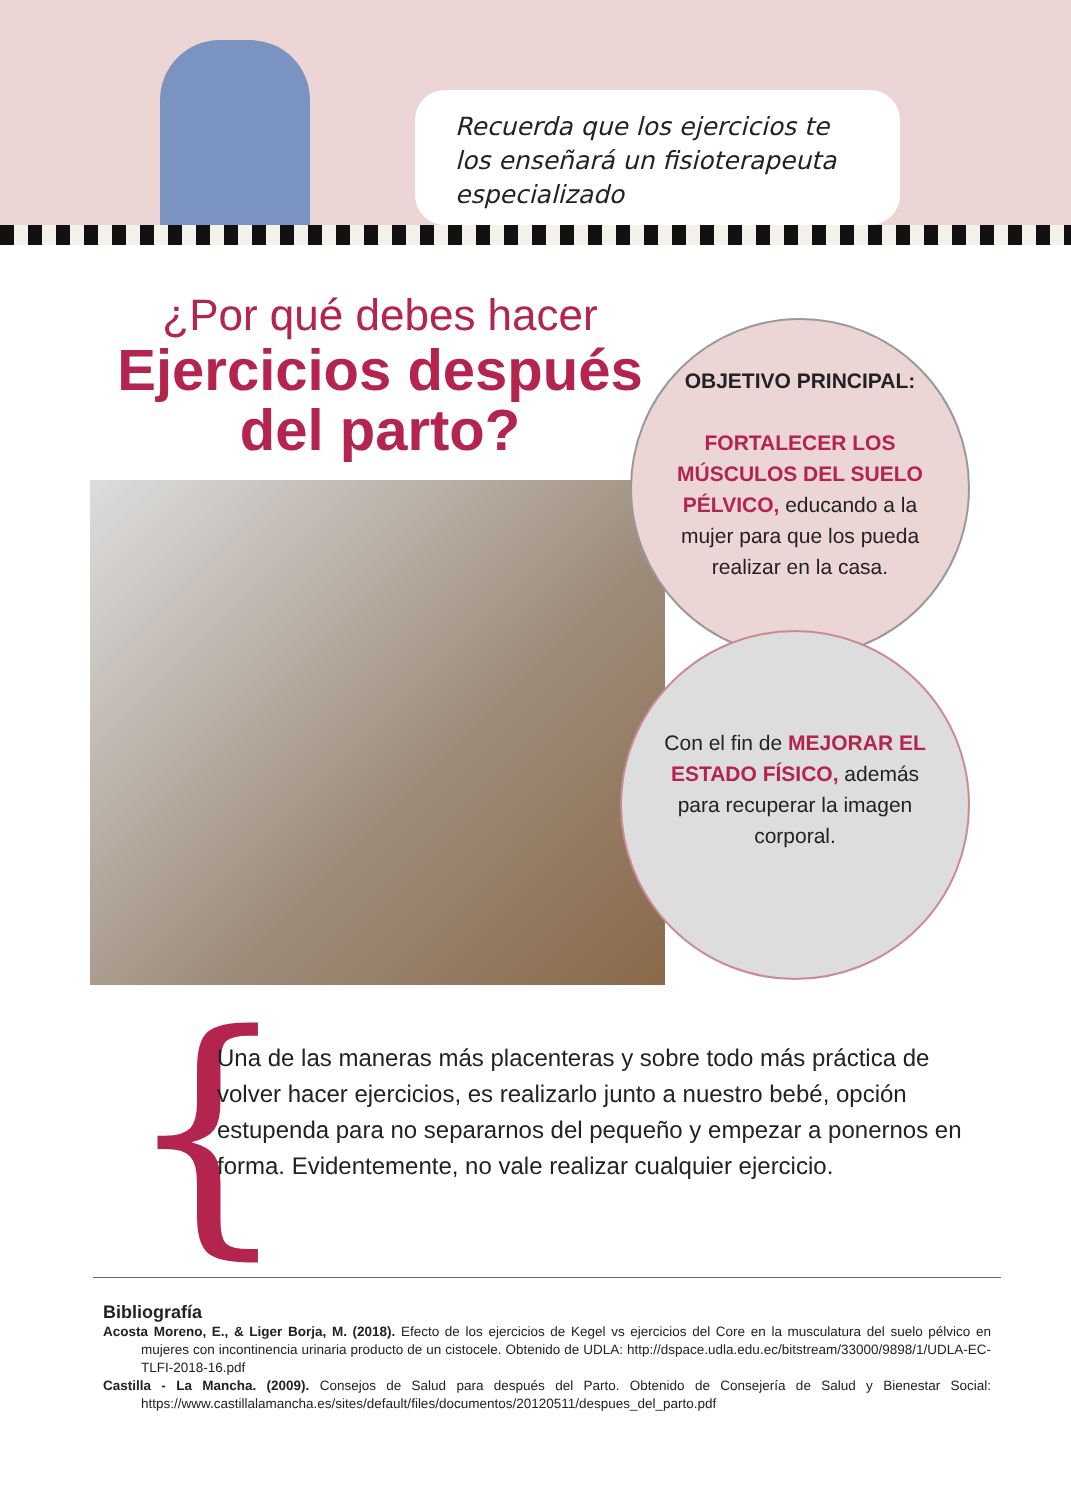Recuerda que los ejercicios te los enseñará un fisioterapeuta especializado
¿Por qué debes hacer
Ejercicios después del parto?
OBJETIVO PRINCIPAL:
FORTALECER LOS MÚSCULOS DEL SUELO PÉLVICO, educando a la mujer para que los pueda realizar en la casa.
Con el fin de MEJORAR EL ESTADO FÍSICO, además para recuperar la imagen corporal.
{
Una de las maneras más placenteras y sobre todo más práctica de volver hacer ejercicios, es realizarlo junto a nuestro bebé, opción estupenda para no separarnos del pequeño y empezar a ponernos en forma. Evidentemente, no vale realizar cualquier ejercicio.
Bibliografía
Acosta Moreno, E., & Liger Borja, M. (2018). Efecto de los ejercicios de Kegel vs ejercicios del Core en la musculatura del suelo pélvico en mujeres con incontinencia urinaria producto de un cistocele. Obtenido de UDLA: http://dspace.udla.edu.ec/bitstream/33000/9898/1/UDLA-EC-TLFI-2018-16.pdf
Castilla - La Mancha. (2009). Consejos de Salud para después del Parto. Obtenido de Consejería de Salud y Bienestar Social: https://www.castillalamancha.es/sites/default/files/documentos/20120511/despues_del_parto.pdf